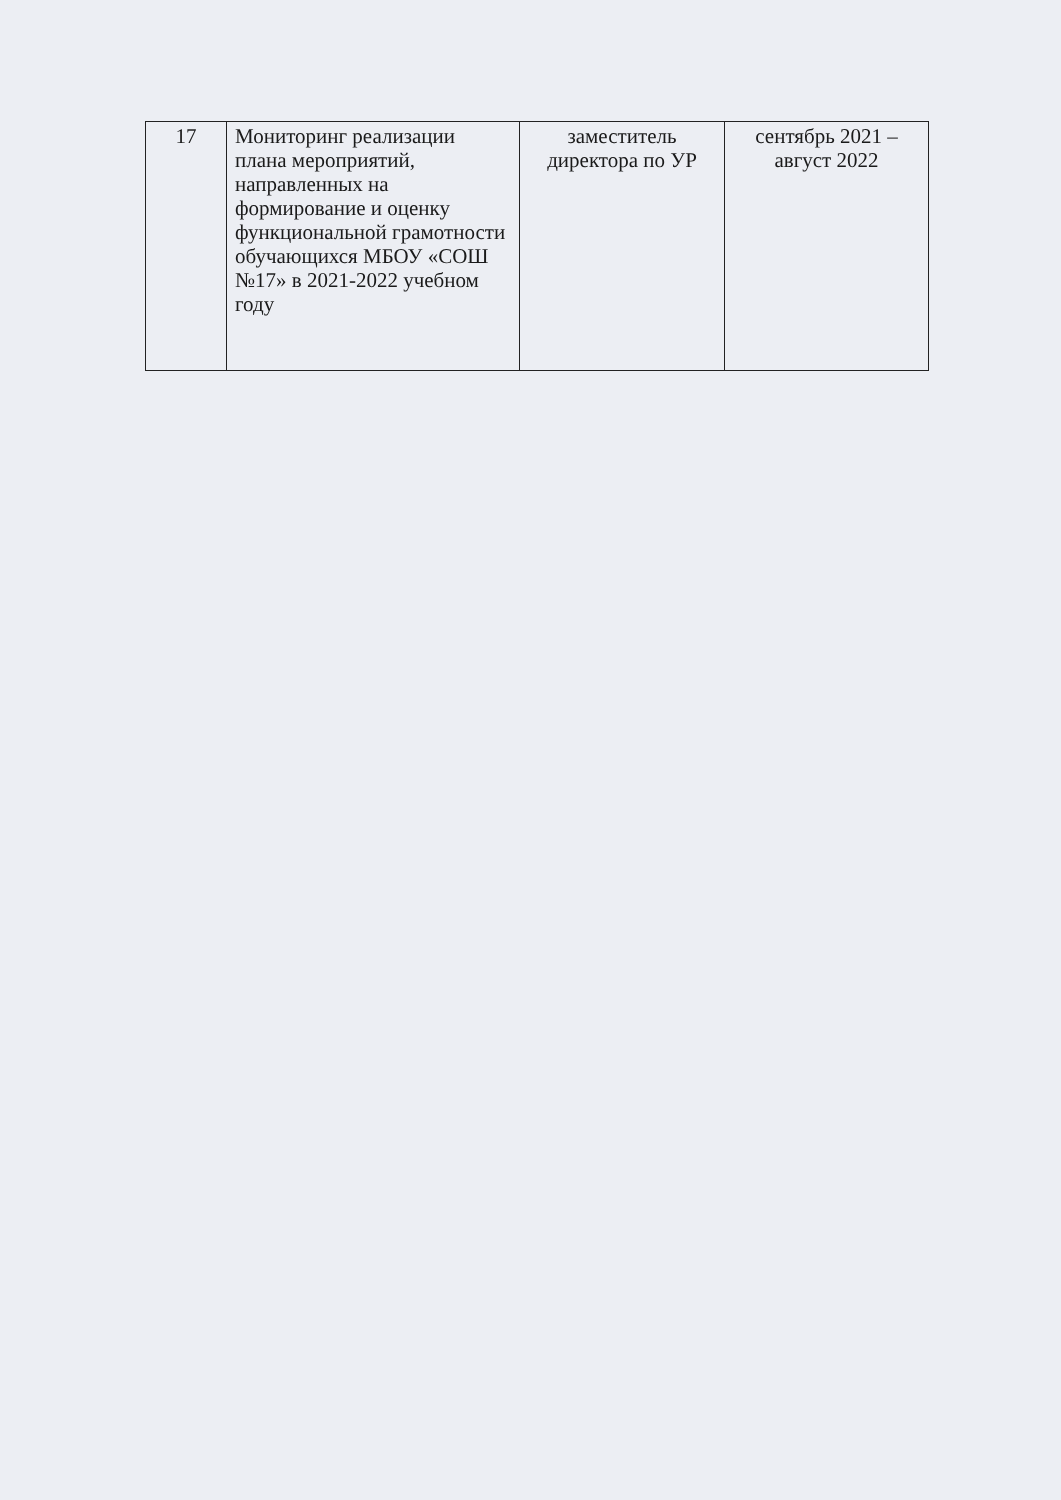| 17 | Мониторинг реализации плана мероприятий, направленных на формирование и оценку функциональной грамотности обучающихся МБОУ «СОШ №17» в 2021-2022 учебном году | заместитель директора по УР | сентябрь 2021 – август 2022 |